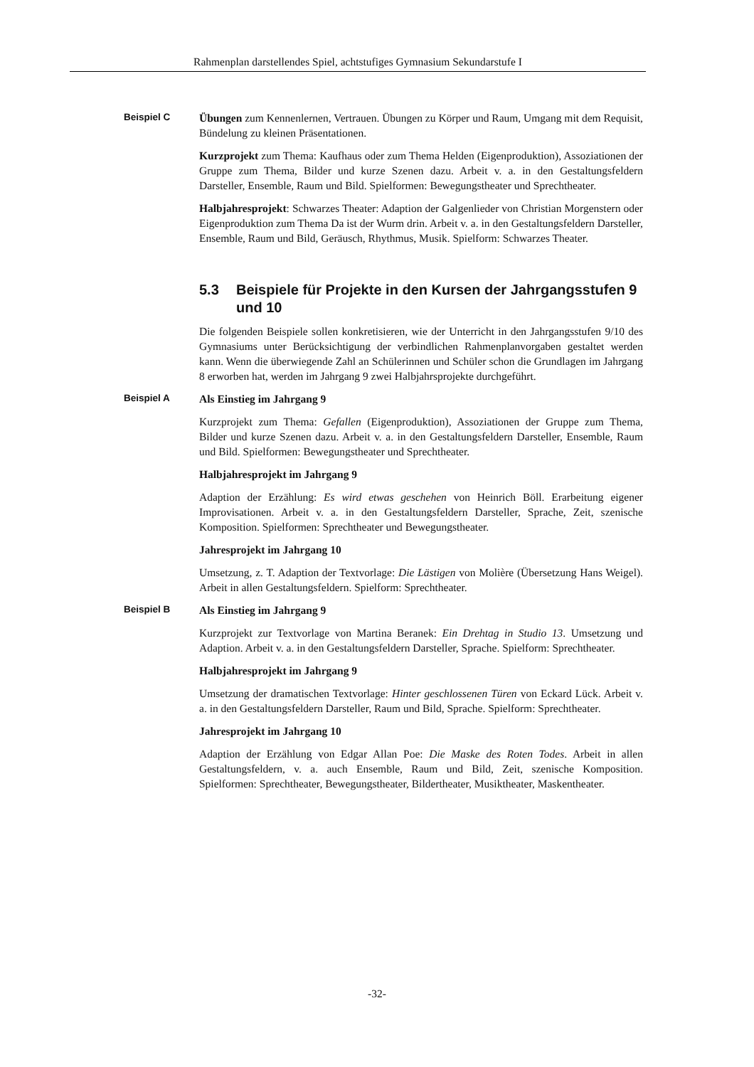Rahmenplan darstellendes Spiel, achtstufiges Gymnasium Sekundarstufe I
Beispiel C
Übungen zum Kennenlernen, Vertrauen. Übungen zu Körper und Raum, Umgang mit dem Requisit, Bündelung zu kleinen Präsentationen.
Kurzprojekt zum Thema: Kaufhaus oder zum Thema Helden (Eigenproduktion), Assoziationen der Gruppe zum Thema, Bilder und kurze Szenen dazu. Arbeit v. a. in den Gestaltungsfeldern Darsteller, Ensemble, Raum und Bild. Spielformen: Bewegungstheater und Sprechtheater.
Halbjahresprojekt: Schwarzes Theater: Adaption der Galgenlieder von Christian Morgenstern oder Eigenproduktion zum Thema Da ist der Wurm drin. Arbeit v. a. in den Gestaltungsfeldern Darsteller, Ensemble, Raum und Bild, Geräusch, Rhythmus, Musik. Spielform: Schwarzes Theater.
5.3 Beispiele für Projekte in den Kursen der Jahrgangsstufen 9 und 10
Die folgenden Beispiele sollen konkretisieren, wie der Unterricht in den Jahrgangsstufen 9/10 des Gymnasiums unter Berücksichtigung der verbindlichen Rahmenplanvorgaben gestaltet werden kann. Wenn die überwiegende Zahl an Schülerinnen und Schüler schon die Grundlagen im Jahrgang 8 erworben hat, werden im Jahrgang 9 zwei Halbjahrsprojekte durchgeführt.
Beispiel A
Als Einstieg im Jahrgang 9
Kurzprojekt zum Thema: Gefallen (Eigenproduktion), Assoziationen der Gruppe zum Thema, Bilder und kurze Szenen dazu. Arbeit v. a. in den Gestaltungsfeldern Darsteller, Ensemble, Raum und Bild. Spielformen: Bewegungstheater und Sprechtheater.
Halbjahresprojekt im Jahrgang 9
Adaption der Erzählung: Es wird etwas geschehen von Heinrich Böll. Erarbeitung eigener Improvisationen. Arbeit v. a. in den Gestaltungsfeldern Darsteller, Sprache, Zeit, szenische Komposition. Spielformen: Sprechtheater und Bewegungstheater.
Jahresprojekt im Jahrgang 10
Umsetzung, z. T. Adaption der Textvorlage: Die Lästigen von Molière (Übersetzung Hans Weigel). Arbeit in allen Gestaltungsfeldern. Spielform: Sprechtheater.
Beispiel B
Als Einstieg im Jahrgang 9
Kurzprojekt zur Textvorlage von Martina Beranek: Ein Drehtag in Studio 13. Umsetzung und Adaption. Arbeit v. a. in den Gestaltungsfeldern Darsteller, Sprache. Spielform: Sprechtheater.
Halbjahresprojekt im Jahrgang 9
Umsetzung der dramatischen Textvorlage: Hinter geschlossenen Türen von Eckard Lück. Arbeit v. a. in den Gestaltungsfeldern Darsteller, Raum und Bild, Sprache. Spielform: Sprechtheater.
Jahresprojekt im Jahrgang 10
Adaption der Erzählung von Edgar Allan Poe: Die Maske des Roten Todes. Arbeit in allen Gestaltungsfeldern, v. a. auch Ensemble, Raum und Bild, Zeit, szenische Komposition. Spielformen: Sprechtheater, Bewegungstheater, Bildertheater, Musiktheater, Maskentheater.
-32-